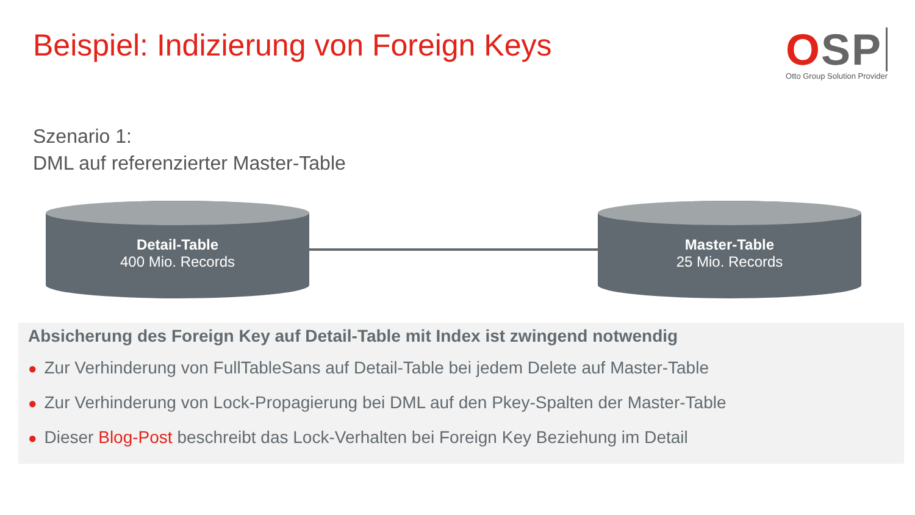Beispiel: Indizierung von Foreign Keys
OSP
Otto Group Solution Provider
Szenario 1:
DML auf referenzierter Master-Table
Detail-Table
400 Mio. Records
Master-Table
25 Mio. Records
Absicherung des Foreign Key auf Detail-Table mit Index ist zwingend notwendig
● Zur Verhinderung von FullTableSans auf Detail-Table bei jedem Delete auf Master-Table
● Zur Verhinderung von Lock-Propagierung bei DML auf den Pkey-Spalten der Master-Table
● Dieser Blog-Post beschreibt das Lock-Verhalten bei Foreign Key Beziehung im Detail